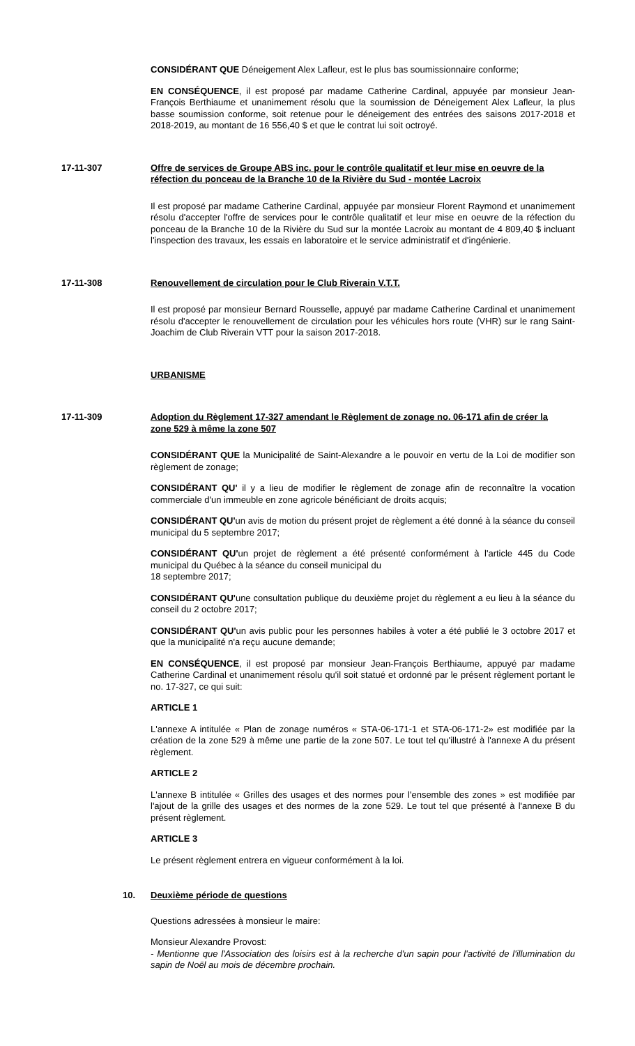CONSIDÉRANT QUE Déneigement Alex Lafleur, est le plus bas soumissionnaire conforme;
EN CONSÉQUENCE, il est proposé par madame Catherine Cardinal, appuyée par monsieur Jean-François Berthiaume et unanimement résolu que la soumission de Déneigement Alex Lafleur, la plus basse soumission conforme, soit retenue pour le déneigement des entrées des saisons 2017-2018 et 2018-2019, au montant de 16 556,40 $ et que le contrat lui soit octroyé.
17-11-307 Offre de services de Groupe ABS inc. pour le contrôle qualitatif et leur mise en oeuvre de la réfection du ponceau de la Branche 10 de la Rivière du Sud - montée Lacroix
Il est proposé par madame Catherine Cardinal, appuyée par monsieur Florent Raymond et unanimement résolu d'accepter l'offre de services pour le contrôle qualitatif et leur mise en oeuvre de la réfection du ponceau de la Branche 10 de la Rivière du Sud sur la montée Lacroix au montant de 4 809,40 $ incluant l'inspection des travaux, les essais en laboratoire et le service administratif et d'ingénierie.
17-11-308 Renouvellement de circulation pour le Club Riverain V.T.T.
Il est proposé par monsieur Bernard Rousselle, appuyé par madame Catherine Cardinal et unanimement résolu d'accepter le renouvellement de circulation pour les véhicules hors route (VHR) sur le rang Saint-Joachim de Club Riverain VTT pour la saison 2017-2018.
URBANISME
17-11-309 Adoption du Règlement 17-327 amendant le Règlement de zonage no. 06-171 afin de créer la zone 529 à même la zone 507
CONSIDÉRANT QUE la Municipalité de Saint-Alexandre a le pouvoir en vertu de la Loi de modifier son règlement de zonage;
CONSIDÉRANT QU' il y a lieu de modifier le règlement de zonage afin de reconnaître la vocation commerciale d'un immeuble en zone agricole bénéficiant de droits acquis;
CONSIDÉRANT QU'un avis de motion du présent projet de règlement a été donné à la séance du conseil municipal du 5 septembre 2017;
CONSIDÉRANT QU'un projet de règlement a été présenté conformément à l'article 445 du Code municipal du Québec à la séance du conseil municipal du
18 septembre 2017;
CONSIDÉRANT QU'une consultation publique du deuxième projet du règlement a eu lieu à la séance du conseil du 2 octobre 2017;
CONSIDÉRANT QU'un avis public pour les personnes habiles à voter a été publié le 3 octobre 2017 et que la municipalité n'a reçu aucune demande;
EN CONSÉQUENCE, il est proposé par monsieur Jean-François Berthiaume, appuyé par madame Catherine Cardinal et unanimement résolu qu'il soit statué et ordonné par le présent règlement portant le no. 17-327, ce qui suit:
ARTICLE 1
L'annexe A intitulée « Plan de zonage numéros « STA-06-171-1 et STA-06-171-2» est modifiée par la création de la zone 529 à même une partie de la zone 507. Le tout tel qu'illustré à l'annexe A du présent règlement.
ARTICLE 2
L'annexe B intitulée « Grilles des usages et des normes pour l'ensemble des zones » est modifiée par l'ajout de la grille des usages et des normes de la zone 529. Le tout tel que présenté à l'annexe B du présent règlement.
ARTICLE 3
Le présent règlement entrera en vigueur conformément à la loi.
10. Deuxième période de questions
Questions adressées à monsieur le maire:
Monsieur Alexandre Provost:
- Mentionne que l'Association des loisirs est à la recherche d'un sapin pour l'activité de l'illumination du sapin de Noël au mois de décembre prochain.